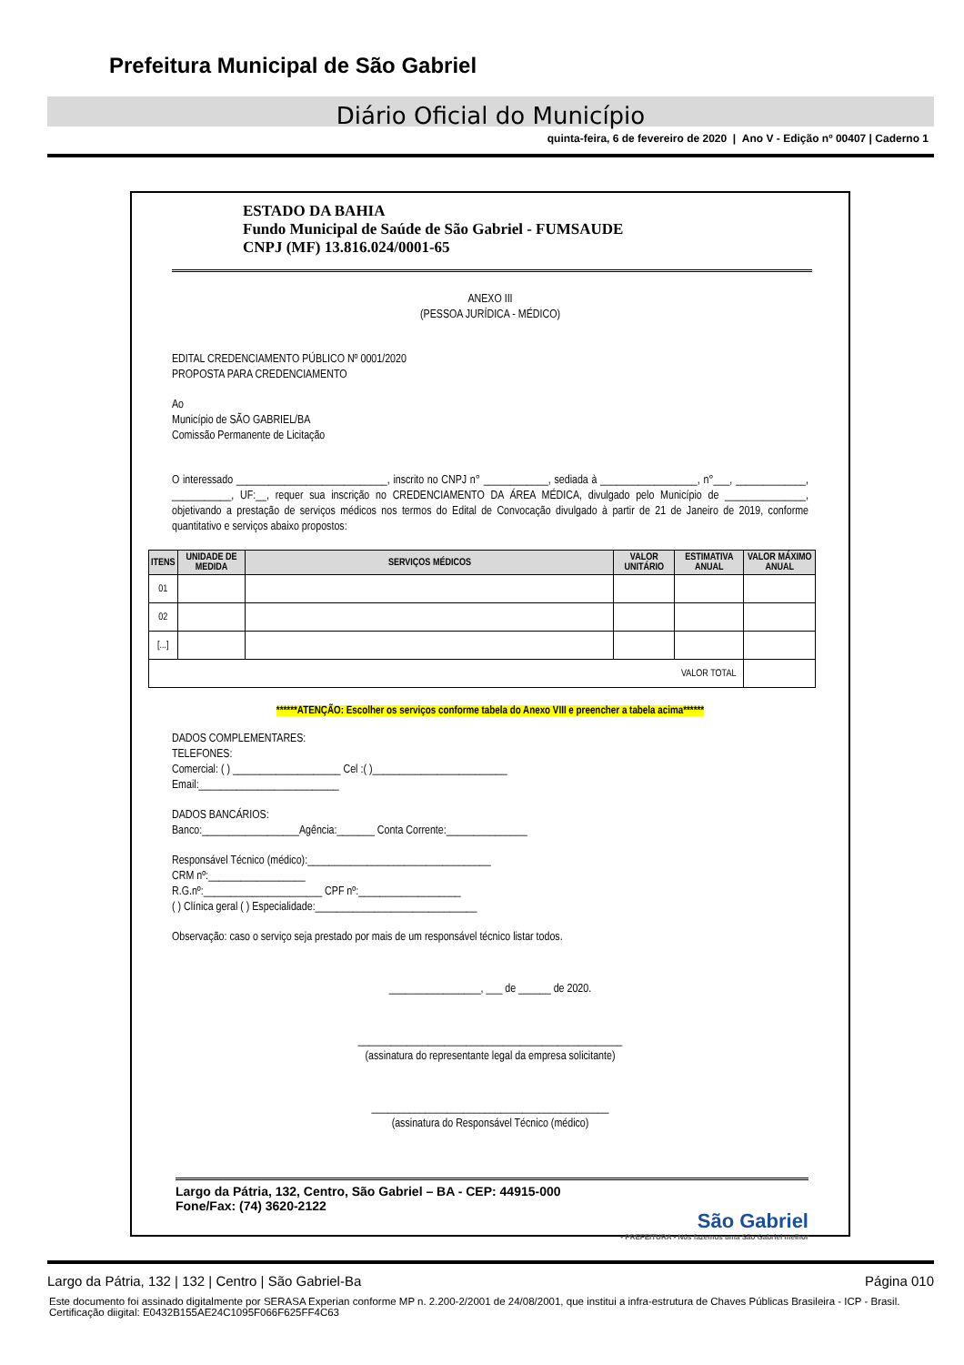Prefeitura Municipal de São Gabriel
Diário Oficial do Município
quinta-feira, 6 de fevereiro de 2020 | Ano V - Edição nº 00407 | Caderno 1
ESTADO DA BAHIA
Fundo Municipal de Saúde de São Gabriel - FUMSAUDE
CNPJ (MF) 13.816.024/0001-65
ANEXO III
(PESSOA JURÍDICA - MÉDICO)
EDITAL CREDENCIAMENTO PÚBLICO Nº 0001/2020
PROPOSTA PARA CREDENCIAMENTO
Ao
Município de SÃO GABRIEL/BA
Comissão Permanente de Licitação
O interessado ____________________________, inscrito no CNPJ n° ____________, sediada à __________________, n°___, _____________, ___________, UF:__, requer sua inscrição no CREDENCIAMENTO DA ÁREA MÉDICA, divulgado pelo Município de _______________, objetivando a prestação de serviços médicos nos termos do Edital de Convocação divulgado à partir de 21 de Janeiro de 2019, conforme quantitativo e serviços abaixo propostos:
| ITENS | UNIDADE DE MEDIDA | SERVIÇOS MÉDICOS | VALOR UNITÁRIO | ESTIMATIVA ANUAL | VALOR MÁXIMO ANUAL |
| --- | --- | --- | --- | --- | --- |
| 01 | | | | | |
| 02 | | | | | |
| [...] | | | | | |
| VALOR TOTAL | | | | | |
******ATENÇÃO: Escolher os serviços conforme tabela do Anexo VIII e preencher a tabela acima******
DADOS COMPLEMENTARES:
TELEFONES:
Comercial: ( ) ____________________ Cel :( )_________________________
Email:__________________________
DADOS BANCÁRIOS:
Banco:__________________Agência:_______ Conta Corrente:_______________
Responsável Técnico (médico):__________________________________
CRM nº:__________________
R.G.nº:______________________ CPF nº:___________________
( ) Clínica geral ( ) Especialidade:______________________________
Observação: caso o serviço seja prestado por mais de um responsável técnico listar todos.
_________________, ___ de ______ de 2020.
_________________________________________________
(assinatura do representante legal da empresa solicitante)
____________________________________________
(assinatura do Responsável Técnico (médico)
Largo da Pátria, 132, Centro, São Gabriel – BA - CEP: 44915-000
Fone/Fax: (74) 3620-2122
São Gabriel
• PREFEITURA • Nós fazemos uma São Gabriel melhor
Largo da Pátria, 132 | 132 | Centro | São Gabriel-Ba Página 010
Este documento foi assinado digitalmente por SERASA Experian conforme MP n. 2.200-2/2001 de 24/08/2001, que institui a infra-estrutura de Chaves Públicas Brasileira - ICP - Brasil. Certificação diigital: E0432B155AE24C1095F066F625FF4C63